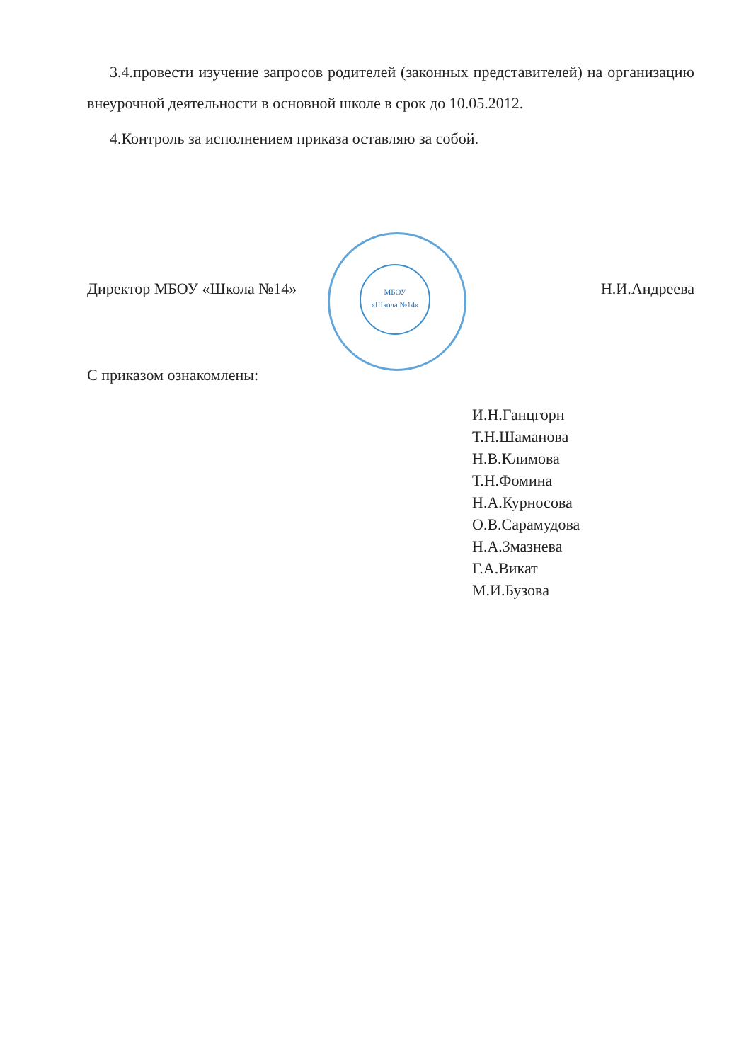3.4.провести изучение запросов родителей (законных представителей) на организацию внеурочной деятельности в основной школе в срок до 10.05.2012.
4.Контроль за исполнением приказа оставляю за собой.
МБОУ
«Школа №14»
Директор МБОУ «Школа №14» Н.И.Андреева
С приказом ознакомлены:
И.Н.Ганцгорн
Т.Н.Шаманова
Н.В.Климова
Т.Н.Фомина
Н.А.Курносова
О.В.Сарамудова
Н.А.Змазнева
Г.А.Викат
М.И.Бузова